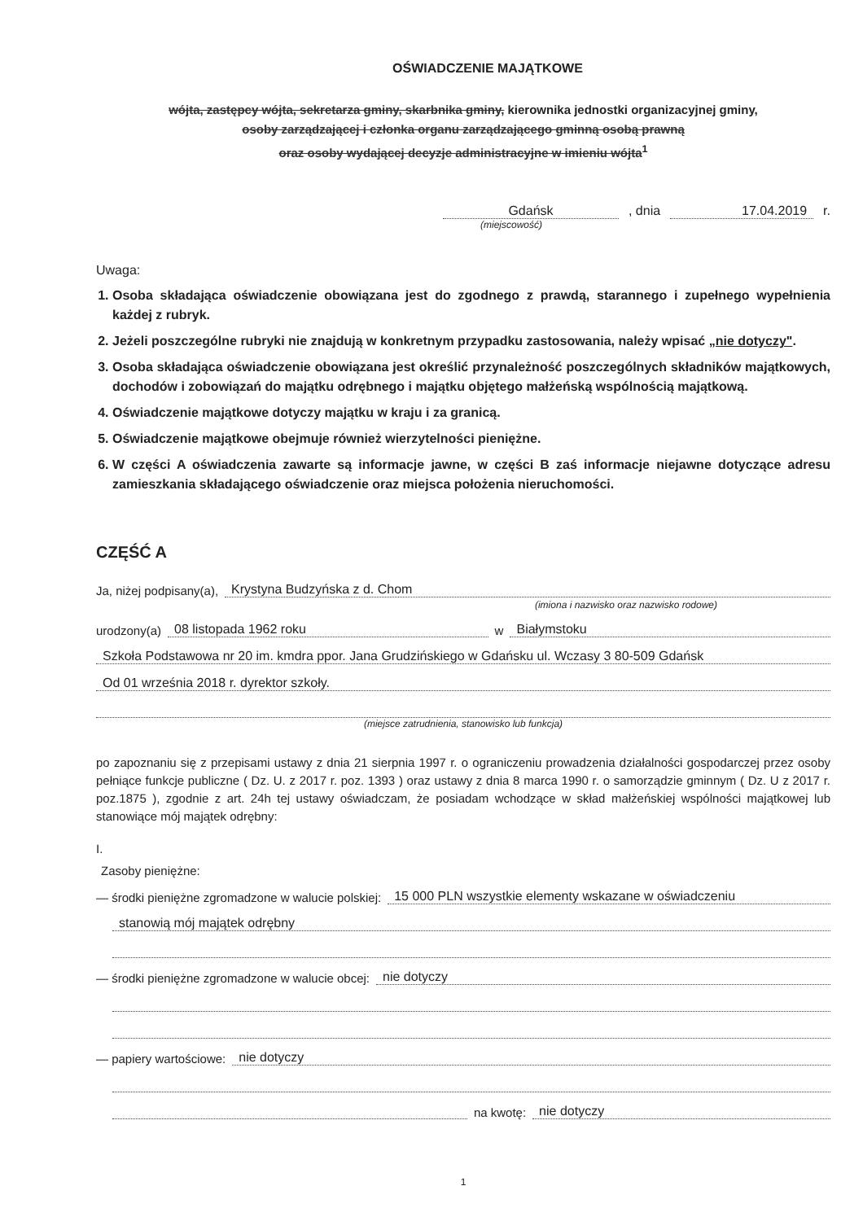OŚWIADCZENIE MAJĄTKOWE
wójta, zastępcy wójta, sekretarza gminy, skarbnika gminy, kierownika jednostki organizacyjnej gminy,
osoby zarządzającej i członka organu zarządzającego gminną osobą prawną
oraz osoby wydającej decyzje administracyjne w imieniu wójta<sup>1</sup>
Gdańsk, dnia 17.04.2019 r.
(miejscowość)
Uwaga:
1. Osoba składająca oświadczenie obowiązana jest do zgodnego z prawdą, starannego i zupełnego wypełnienia każdej z rubryk.
2. Jeżeli poszczególne rubryki nie znajdują w konkretnym przypadku zastosowania, należy wpisać „nie dotyczy".
3. Osoba składająca oświadczenie obowiązana jest określić przynależność poszczególnych składników majątkowych, dochodów i zobowiązań do majątku odrębnego i majątku objętego małżeńską wspólnością majątkową.
4. Oświadczenie majątkowe dotyczy majątku w kraju i za granicą.
5. Oświadczenie majątkowe obejmuje również wierzytelności pieniężne.
6. W części A oświadczenia zawarte są informacje jawne, w części B zaś informacje niejawne dotyczące adresu zamieszkania składającego oświadczenie oraz miejsca położenia nieruchomości.
CZĘŚĆ A
Ja, niżej podpisany(a), Krystyna Budzyńska z d. Chom
(imiona i nazwisko oraz nazwisko rodowe)
urodzony(a) 08 listopada 1962 roku w Białymstoku
Szkoła Podstawowa nr 20 im. kmdra ppor. Jana Grudzińskiego w Gdańsku ul. Wczasy 3 80-509 Gdańsk
Od 01 września 2018 r. dyrektor szkoły.
(miejsce zatrudnienia, stanowisko lub funkcja)
po zapoznaniu się z przepisami ustawy z dnia 21 sierpnia 1997 r. o ograniczeniu prowadzenia działalności gospodarczej przez osoby pełniące funkcje publiczne ( Dz. U. z 2017 r. poz. 1393 ) oraz ustawy z dnia 8 marca 1990 r. o samorządzie gminnym ( Dz. U z 2017 r. poz.1875 ), zgodnie z art. 24h tej ustawy oświadczam, że posiadam wchodzące w skład małżeńskiej wspólności majątkowej lub stanowiące mój majątek odrębny:
I.
Zasoby pieniężne:
— środki pieniężne zgromadzone w walucie polskiej: 15 000 PLN wszystkie elementy wskazane w oświadczeniu
stanowią mój majątek odrębny
— środki pieniężne zgromadzone w walucie obcej: nie dotyczy
— papiery wartościowe: nie dotyczy
na kwotę: nie dotyczy
1